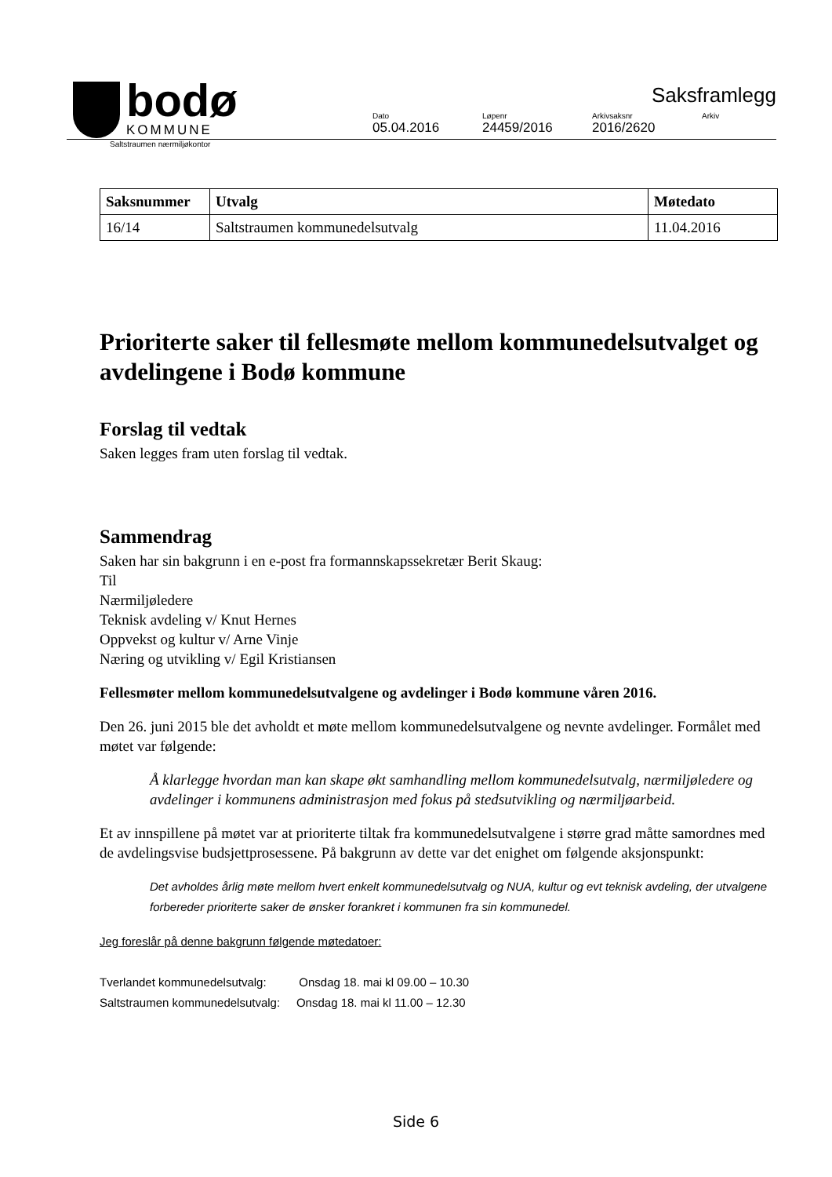bodø
KOMMUNE
Saksframlegg
Dato
05.04.2016
Løpenr
24459/2016
Arkivsaksnr
2016/2620
Arkiv
Saltstraumen nærmiljøkontor
| Saksnummer | Utvalg | Møtedato |
| --- | --- | --- |
| 16/14 | Saltstraumen kommunedelsutvalg | 11.04.2016 |
Prioriterte saker til fellesmøte mellom kommunedelsutvalget og avdelingene i Bodø kommune
Forslag til vedtak
Saken legges fram uten forslag til vedtak.
Sammendrag
Saken har sin bakgrunn i en e-post fra formannskapssekretær Berit Skaug:
Til
Nærmiljøledere
Teknisk avdeling v/ Knut Hernes
Oppvekst og kultur v/ Arne Vinje
Næring og utvikling v/ Egil Kristiansen
Fellesmøter mellom kommunedelsutvalgene og avdelinger i Bodø kommune våren 2016.
Den 26. juni 2015 ble det avholdt et møte mellom kommunedelsutvalgene og nevnte avdelinger. Formålet med møtet var følgende:
Å klarlegge hvordan man kan skape økt samhandling mellom kommunedelsutvalg, nærmiljøledere og avdelinger i kommunens administrasjon med fokus på stedsutvikling og nærmiljøarbeid.
Et av innspillene på møtet var at prioriterte tiltak fra kommunedelsutvalgene i større grad måtte samordnes med de avdelingsvise budsjettprosessene. På bakgrunn av dette var det enighet om følgende aksjonspunkt:
Det avholdes årlig møte mellom hvert enkelt kommunedelsutvalg og NUA, kultur og evt teknisk avdeling, der utvalgene forbereder prioriterte saker de ønsker forankret i kommunen fra sin kommunedel.
Jeg foreslår på denne bakgrunn følgende møtedatoer:
Tverlandet kommunedelsutvalg: Onsdag 18. mai kl 09.00 – 10.30
Saltstraumen kommunedelsutvalg: Onsdag 18. mai kl 11.00 – 12.30
Side 6